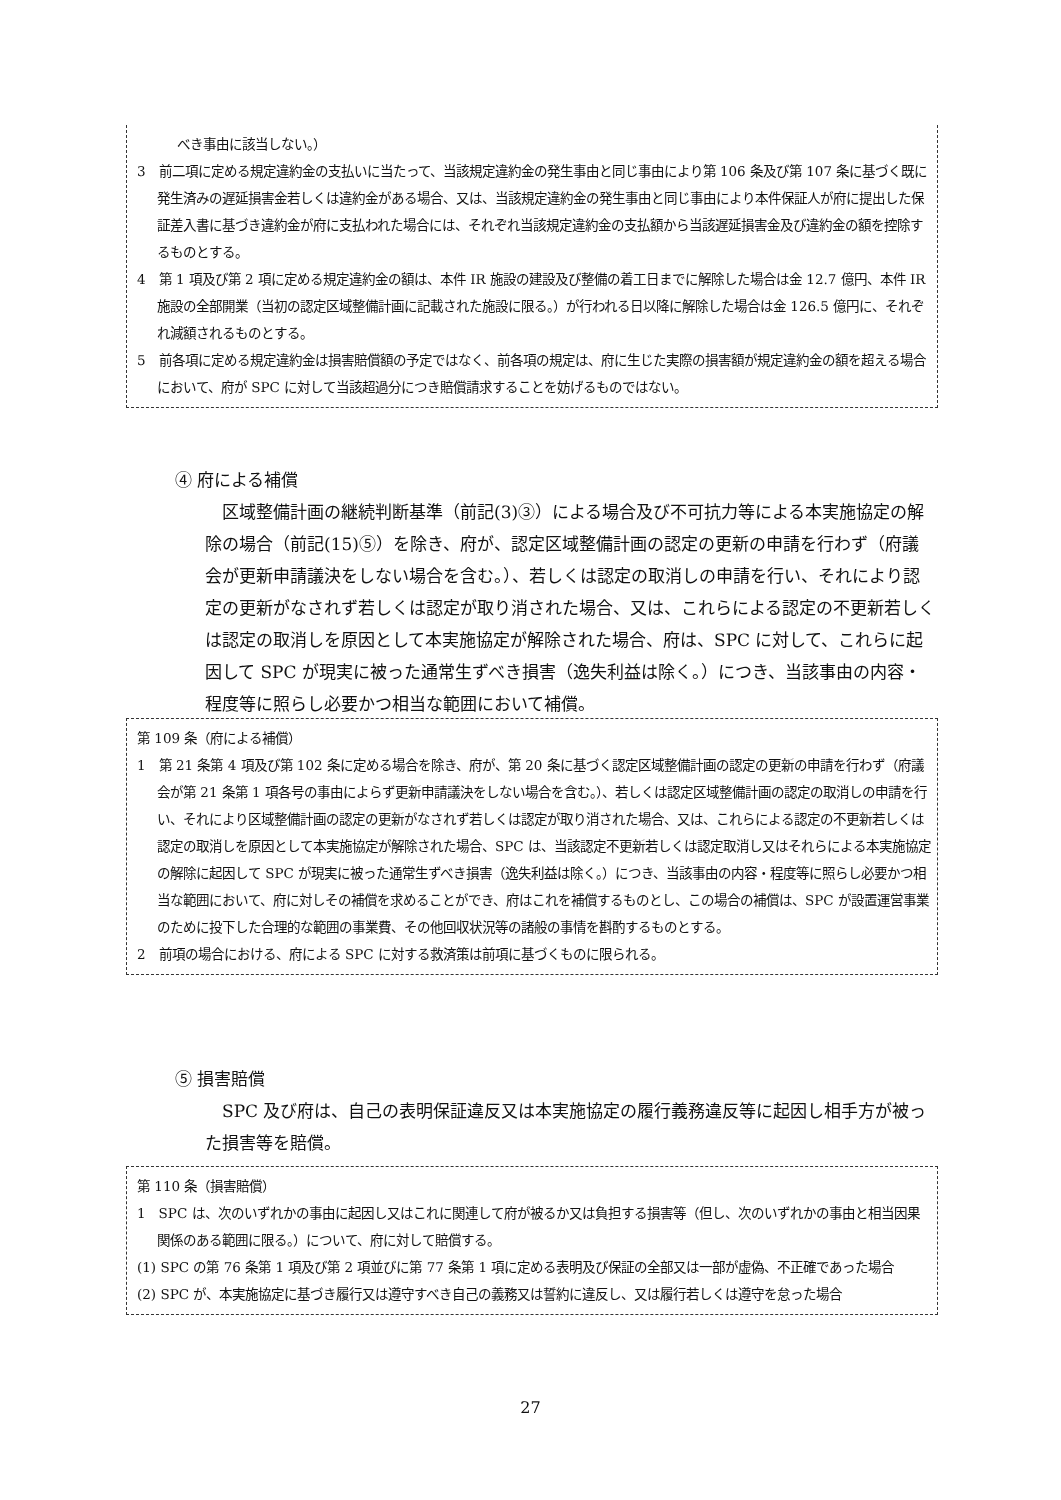べき事由に該当しない。）
3　前二項に定める規定違約金の支払いに当たって、当該規定違約金の発生事由と同じ事由により第 106 条及び第 107 条に基づく既に発生済みの遅延損害金若しくは違約金がある場合、又は、当該規定違約金の発生事由と同じ事由により本件保証人が府に提出した保証差入書に基づき違約金が府に支払われた場合には、それぞれ当該規定違約金の支払額から当該遅延損害金及び違約金の額を控除するものとする。
4　第 1 項及び第 2 項に定める規定違約金の額は、本件 IR 施設の建設及び整備の着工日までに解除した場合は金 12.7 億円、本件 IR 施設の全部開業（当初の認定区域整備計画に記載された施設に限る。）が行われる日以降に解除した場合は金 126.5 億円に、それぞれ減額されるものとする。
5　前各項に定める規定違約金は損害賠償額の予定ではなく、前各項の規定は、府に生じた実際の損害額が規定違約金の額を超える場合において、府が SPC に対して当該超過分につき賠償請求することを妨げるものではない。
④ 府による補償
区域整備計画の継続判断基準（前記(3)③）による場合及び不可抗力等による本実施協定の解除の場合（前記(15)⑤）を除き、府が、認定区域整備計画の認定の更新の申請を行わず（府議会が更新申請議決をしない場合を含む。）、若しくは認定の取消しの申請を行い、それにより認定の更新がなされず若しくは認定が取り消された場合、又は、これらによる認定の不更新若しくは認定の取消しを原因として本実施協定が解除された場合、府は、SPC に対して、これらに起因して SPC が現実に被った通常生ずべき損害（逸失利益は除く。）につき、当該事由の内容・程度等に照らし必要かつ相当な範囲において補償。
第 109 条（府による補償）
1　第 21 条第 4 項及び第 102 条に定める場合を除き、府が、第 20 条に基づく認定区域整備計画の認定の更新の申請を行わず（府議会が第 21 条第 1 項各号の事由によらず更新申請議決をしない場合を含む。）、若しくは認定区域整備計画の認定の取消しの申請を行い、それにより区域整備計画の認定の更新がなされず若しくは認定が取り消された場合、又は、これらによる認定の不更新若しくは認定の取消しを原因として本実施協定が解除された場合、SPC は、当該認定不更新若しくは認定取消し又はそれらによる本実施協定の解除に起因して SPC が現実に被った通常生ずべき損害（逸失利益は除く。）につき、当該事由の内容・程度等に照らし必要かつ相当な範囲において、府に対しその補償を求めることができ、府はこれを補償するものとし、この場合の補償は、SPC が設置運営事業のために投下した合理的な範囲の事業費、その他回収状況等の諸般の事情を斟酌するものとする。
2　前項の場合における、府による SPC に対する救済策は前項に基づくものに限られる。
⑤ 損害賠償
SPC 及び府は、自己の表明保証違反又は本実施協定の履行義務違反等に起因し相手方が被った損害等を賠償。
第 110 条（損害賠償）
1　SPC は、次のいずれかの事由に起因し又はこれに関連して府が被るか又は負担する損害等（但し、次のいずれかの事由と相当因果関係のある範囲に限る。）について、府に対して賠償する。
(1) SPC の第 76 条第 1 項及び第 2 項並びに第 77 条第 1 項に定める表明及び保証の全部又は一部が虚偽、不正確であった場合
(2) SPC が、本実施協定に基づき履行又は遵守すべき自己の義務又は誓約に違反し、又は履行若しくは遵守を怠った場合
27